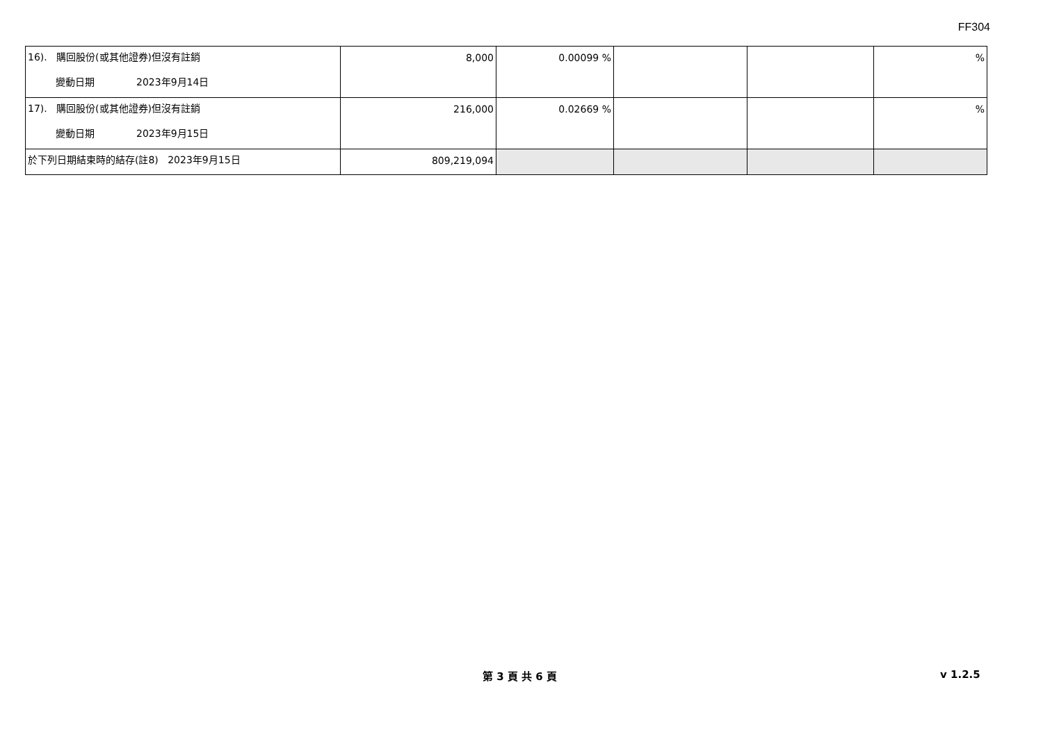FF304
| 16). 購回股份(或其他證券)但沒有註銷 變動日期 2023年9月14日 | 8,000 | 0.00099 % | | | % |
| 17). 購回股份(或其他證券)但沒有註銷 變動日期 2023年9月15日 | 216,000 | 0.02669 % | | | % |
| 於下列日期結束時的結存(註8) 2023年9月15日 | 809,219,094 | | | | |
第 3 頁 共 6 頁 v 1.2.5